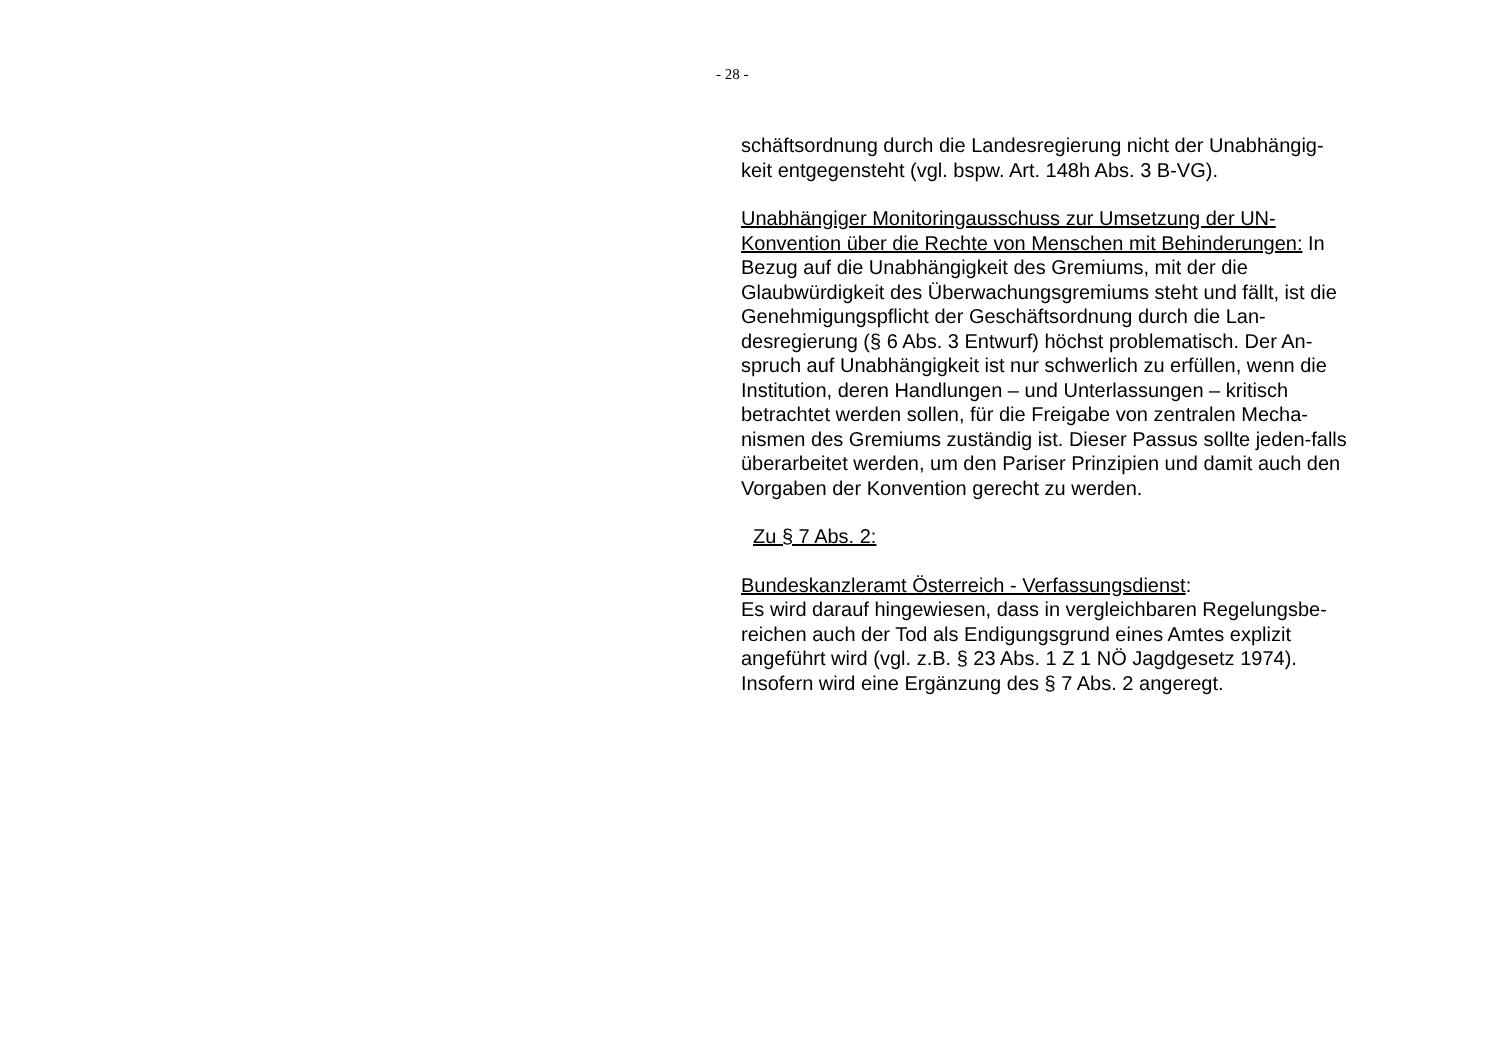- 28 -
schäftsordnung durch die Landesregierung nicht der Unabhängig-keit entgegensteht (vgl. bspw. Art. 148h Abs. 3 B-VG).
Unabhängiger Monitoringausschuss zur Umsetzung der UN-Konvention über die Rechte von Menschen mit Behinderungen: In Bezug auf die Unabhängigkeit des Gremiums, mit der die Glaubwürdigkeit des Überwachungsgremiums steht und fällt, ist die Genehmigungspflicht der Geschäftsordnung durch die Lan-desregierung (§ 6 Abs. 3 Entwurf) höchst problematisch. Der An-spruch auf Unabhängigkeit ist nur schwerlich zu erfüllen, wenn die Institution, deren Handlungen – und Unterlassungen – kritisch betrachtet werden sollen, für die Freigabe von zentralen Mecha-nismen des Gremiums zuständig ist. Dieser Passus sollte jeden-falls überarbeitet werden, um den Pariser Prinzipien und damit auch den Vorgaben der Konvention gerecht zu werden.
Zu § 7 Abs. 2:
Bundeskanzleramt Österreich - Verfassungsdienst:
Es wird darauf hingewiesen, dass in vergleichbaren Regelungsbe-reichen auch der Tod als Endigungsgrund eines Amtes explizit angeführt wird (vgl. z.B. § 23 Abs. 1 Z 1 NÖ Jagdgesetz 1974). Insofern wird eine Ergänzung des § 7 Abs. 2 angeregt.